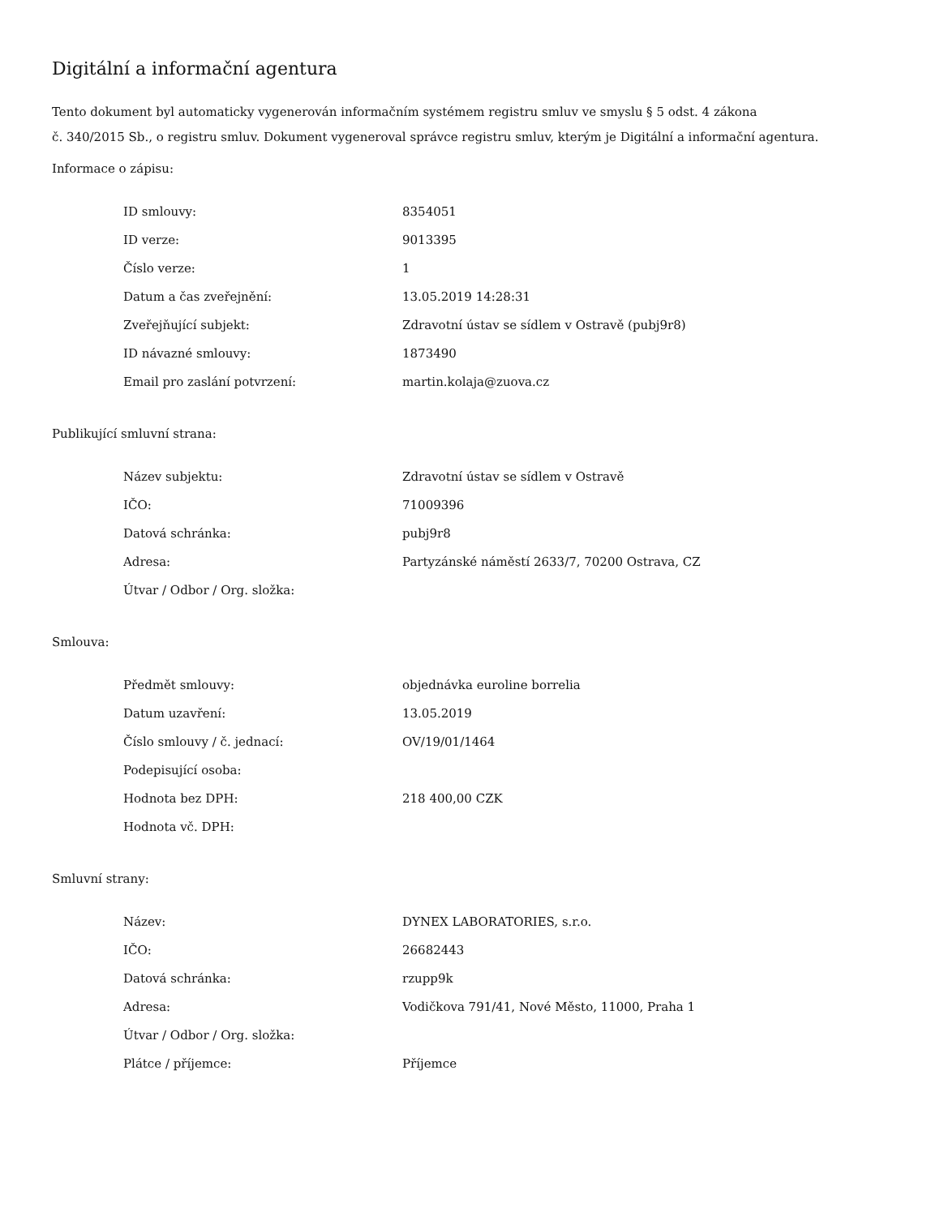Digitální a informační agentura
Tento dokument byl automaticky vygenerován informačním systémem registru smluv ve smyslu § 5 odst. 4 zákona
č. 340/2015 Sb., o registru smluv. Dokument vygeneroval správce registru smluv, kterým je Digitální a informační agentura.
Informace o zápisu:
| ID smlouvy: | 8354051 |
| ID verze: | 9013395 |
| Číslo verze: | 1 |
| Datum a čas zveřejnění: | 13.05.2019 14:28:31 |
| Zveřejňující subjekt: | Zdravotní ústav se sídlem v Ostravě (pubj9r8) |
| ID návazné smlouvy: | 1873490 |
| Email pro zaslání potvrzení: | martin.kolaja@zuova.cz |
Publikující smluvní strana:
| Název subjektu: | Zdravotní ústav se sídlem v Ostravě |
| IČO: | 71009396 |
| Datová schránka: | pubj9r8 |
| Adresa: | Partyzánské náměstí 2633/7, 70200 Ostrava, CZ |
| Útvar / Odbor / Org. složka: | |
Smlouva:
| Předmět smlouvy: | objednávka euroline borrelia |
| Datum uzavření: | 13.05.2019 |
| Číslo smlouvy / č. jednací: | OV/19/01/1464 |
| Podepisující osoba: | |
| Hodnota bez DPH: | 218 400,00 CZK |
| Hodnota vč. DPH: | |
Smluvní strany:
| Název: | DYNEX LABORATORIES, s.r.o. |
| IČO: | 26682443 |
| Datová schránka: | rzupp9k |
| Adresa: | Vodičkova 791/41, Nové Město, 11000, Praha 1 |
| Útvar / Odbor / Org. složka: | |
| Plátce / příjemce: | Příjemce |